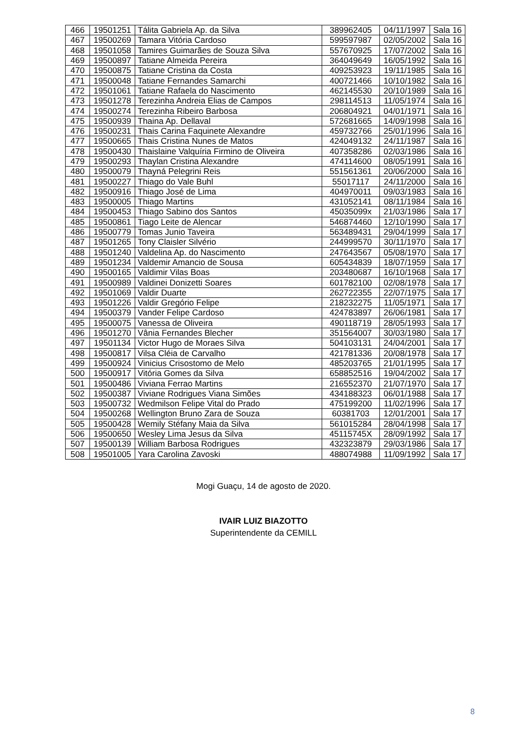| 466 | 19501251 | Tálita Gabriela Ap. da Silva | 389962405 | 04/11/1997 | Sala 16 |
| 467 | 19500269 | Tamara Vitória Cardoso | 599597987 | 02/05/2002 | Sala 16 |
| 468 | 19501058 | Tamires Guimarães de Souza Silva | 557670925 | 17/07/2002 | Sala 16 |
| 469 | 19500897 | Tatiane Almeida Pereira | 364049649 | 16/05/1992 | Sala 16 |
| 470 | 19500875 | Tatiane Cristina da Costa | 409253923 | 19/11/1985 | Sala 16 |
| 471 | 19500048 | Tatiane Fernandes Samarchi | 400721466 | 10/10/1982 | Sala 16 |
| 472 | 19501061 | Tatiane Rafaela do Nascimento | 462145530 | 20/10/1989 | Sala 16 |
| 473 | 19501278 | Terezinha Andreia Elias de Campos | 298114513 | 11/05/1974 | Sala 16 |
| 474 | 19500274 | Terezinha Ribeiro Barbosa | 206804921 | 04/01/1971 | Sala 16 |
| 475 | 19500939 | Thaina Ap. Dellaval | 572681665 | 14/09/1998 | Sala 16 |
| 476 | 19500231 | Thais Carina Faquinete Alexandre | 459732766 | 25/01/1996 | Sala 16 |
| 477 | 19500665 | Thais Cristina Nunes de Matos | 424049132 | 24/11/1987 | Sala 16 |
| 478 | 19500430 | Thaislaine Valquíria Firmino de Oliveira | 407358286 | 02/03/1986 | Sala 16 |
| 479 | 19500293 | Thaylan Cristina Alexandre | 474114600 | 08/05/1991 | Sala 16 |
| 480 | 19500079 | Thayná Pelegrini Reis | 551561361 | 20/06/2000 | Sala 16 |
| 481 | 19500227 | Thiago do Vale Buhl | 55017117 | 24/11/2000 | Sala 16 |
| 482 | 19500916 | Thiago José de Lima | 404970011 | 09/03/1983 | Sala 16 |
| 483 | 19500005 | Thiago Martins | 431052141 | 08/11/1984 | Sala 16 |
| 484 | 19500453 | Thiago Sabino dos Santos | 45035099x | 21/03/1986 | Sala 17 |
| 485 | 19500861 | Tiago Leite de Alencar | 546874460 | 12/10/1990 | Sala 17 |
| 486 | 19500779 | Tomas Junio Taveira | 563489431 | 29/04/1999 | Sala 17 |
| 487 | 19501265 | Tony Claisler Silvério | 244999570 | 30/11/1970 | Sala 17 |
| 488 | 19501240 | Valdelina Ap. do Nascimento | 247643567 | 05/08/1970 | Sala 17 |
| 489 | 19501234 | Valdemir Amancio de Sousa | 605434839 | 18/07/1959 | Sala 17 |
| 490 | 19500165 | Valdimir Vilas Boas | 203480687 | 16/10/1968 | Sala 17 |
| 491 | 19500989 | Valdinei Donizetti Soares | 601782100 | 02/08/1978 | Sala 17 |
| 492 | 19501069 | Valdir Duarte | 262722355 | 22/07/1975 | Sala 17 |
| 493 | 19501226 | Valdir Gregório Felipe | 218232275 | 11/05/1971 | Sala 17 |
| 494 | 19500379 | Vander Felipe Cardoso | 424783897 | 26/06/1981 | Sala 17 |
| 495 | 19500075 | Vanessa de Oliveira | 490118719 | 28/05/1993 | Sala 17 |
| 496 | 19501270 | Vânia Fernandes Blecher | 351564007 | 30/03/1980 | Sala 17 |
| 497 | 19501134 | Victor Hugo de Moraes Silva | 504103131 | 24/04/2001 | Sala 17 |
| 498 | 19500817 | Vilsa Cléia de Carvalho | 421781336 | 20/08/1978 | Sala 17 |
| 499 | 19500924 | Vinicius Crisostomo de Melo | 485203765 | 21/01/1995 | Sala 17 |
| 500 | 19500917 | Vitória Gomes da Silva | 658852516 | 19/04/2002 | Sala 17 |
| 501 | 19500486 | Viviana Ferrao Martins | 216552370 | 21/07/1970 | Sala 17 |
| 502 | 19500387 | Viviane Rodrigues Viana Simões | 434188323 | 06/01/1988 | Sala 17 |
| 503 | 19500732 | Wedmilson Felipe Vital do Prado | 475199200 | 11/02/1996 | Sala 17 |
| 504 | 19500268 | Wellington Bruno Zara de Souza | 60381703 | 12/01/2001 | Sala 17 |
| 505 | 19500428 | Wemily Stéfany Maia da Silva | 561015284 | 28/04/1998 | Sala 17 |
| 506 | 19500650 | Wesley Lima Jesus da Silva | 45115745X | 28/09/1992 | Sala 17 |
| 507 | 19500139 | William Barbosa Rodrigues | 432323879 | 29/03/1986 | Sala 17 |
| 508 | 19501005 | Yara Carolina Zavoski | 488074988 | 11/09/1992 | Sala 17 |
Mogi Guaçu, 14 de agosto de 2020.
IVAIR LUIZ BIAZOTTO
Superintendente da CEMILL
8